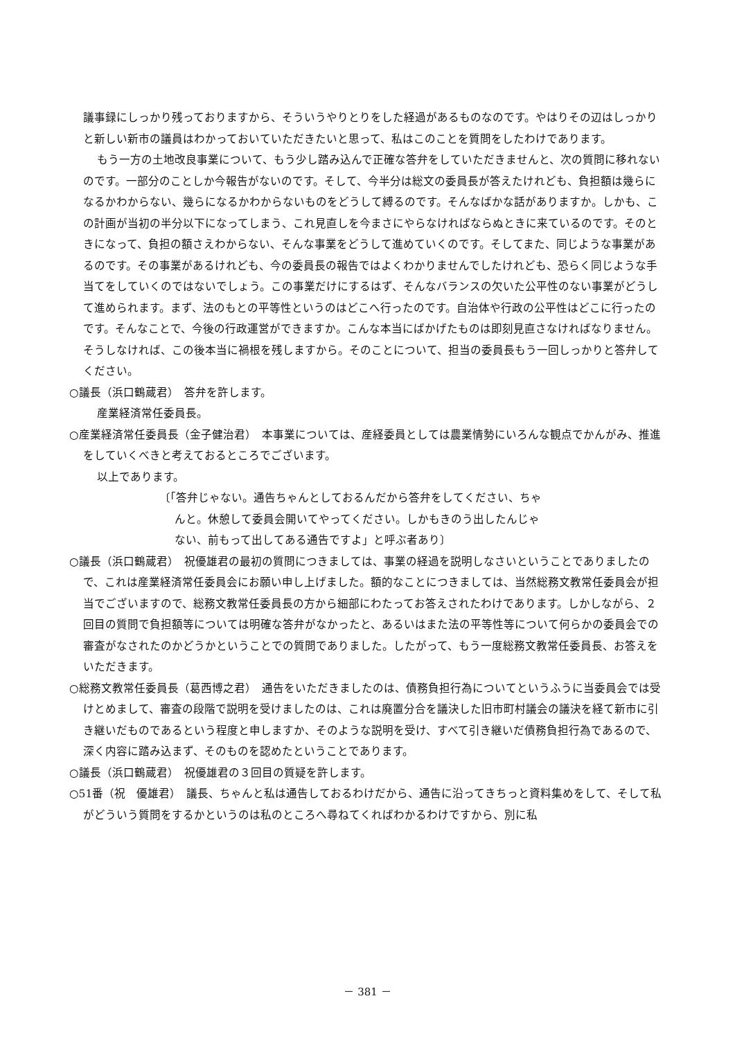議事録にしっかり残っておりますから、そういうやりとりをした経過があるものなのです。やはりその辺はしっかりと新しい新市の議員はわかっておいていただきたいと思って、私はこのことを質問をしたわけであります。
もう一方の土地改良事業について、もう少し踏み込んで正確な答弁をしていただきませんと、次の質問に移れないのです。一部分のことしか今報告がないのです。そして、今半分は総文の委員長が答えたけれども、負担額は幾らになるかわからない、幾らになるかわからないものをどうして縛るのです。そんなばかな話がありますか。しかも、この計画が当初の半分以下になってしまう、これ見直しを今まさにやらなければならぬときに来ているのです。そのときになって、負担の額さえわからない、そんな事業をどうして進めていくのです。そしてまた、同じような事業があるのです。その事業があるけれども、今の委員長の報告ではよくわかりませんでしたけれども、恐らく同じような手当てをしていくのではないでしょう。この事業だけにするはず、そんなバランスの欠いた公平性のない事業がどうして進められます。まず、法のもとの平等性というのはどこへ行ったのです。自治体や行政の公平性はどこに行ったのです。そんなことで、今後の行政運営ができますか。こんな本当にばかげたものは即刻見直さなければなりません。そうしなければ、この後本当に禍根を残しますから。そのことについて、担当の委員長もう一回しっかりと答弁してください。
○議長（浜口鶴蔵君）　答弁を許します。
産業経済常任委員長。
○産業経済常任委員長（金子健治君）　本事業については、産経委員としては農業情勢にいろんな観点でかんがみ、推進をしていくべきと考えておるところでございます。
以上であります。
〔「答弁じゃない。通告ちゃんとしておるんだから答弁をしてください、ちゃ
んと。休憩して委員会開いてやってください。しかもきのう出したんじゃ
ない、前もって出してある通告ですよ」と呼ぶ者あり〕
○議長（浜口鶴蔵君）　祝優雄君の最初の質問につきましては、事業の経過を説明しなさいということでありましたので、これは産業経済常任委員会にお願い申し上げました。額的なことにつきましては、当然総務文教常任委員会が担当でございますので、総務文教常任委員長の方から細部にわたってお答えされたわけであります。しかしながら、２回目の質問で負担額等については明確な答弁がなかったと、あるいはまた法の平等性等について何らかの委員会での審査がなされたのかどうかということでの質問でありました。したがって、もう一度総務文教常任委員長、お答えをいただきます。
○総務文教常任委員長（葛西博之君）　通告をいただきましたのは、債務負担行為についてというふうに当委員会では受けとめまして、審査の段階で説明を受けましたのは、これは廃置分合を議決した旧市町村議会の議決を経て新市に引き継いだものであるという程度と申しますか、そのような説明を受け、すべて引き継いだ債務負担行為であるので、深く内容に踏み込まず、そのものを認めたということであります。
○議長（浜口鶴蔵君）　祝優雄君の３回目の質疑を許します。
○51番（祝　優雄君）　議長、ちゃんと私は通告しておるわけだから、通告に沿ってきちっと資料集めをして、そして私がどういう質問をするかというのは私のところへ尋ねてくればわかるわけですから、別に私
－ 381 －